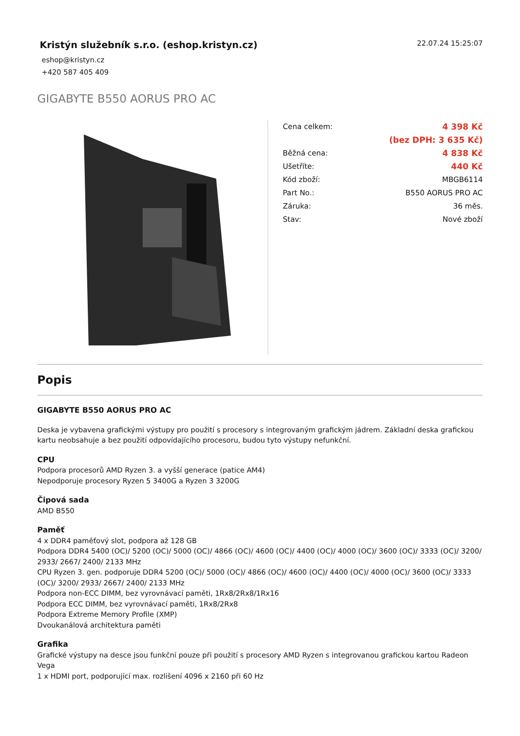Kristýn služebník s.r.o. (eshop.kristyn.cz)
eshop@kristyn.cz
+420 587 405 409
22.07.24 15:25:07
GIGABYTE B550 AORUS PRO AC
| Cena celkem: | 4 398 Kč |
| | (bez DPH: 3 635 Kč) |
| Běžná cena: | 4 838 Kč |
| Ušetříte: | 440 Kč |
| Kód zboží: | MBGB6114 |
| Part No.: | B550 AORUS PRO AC |
| Záruka: | 36 měs. |
| Stav: | Nové zboží |
Popis
GIGABYTE B550 AORUS PRO AC
Deska je vybavena grafickými výstupy pro použití s procesory s integrovaným grafickým jádrem. Základní deska grafickou kartu neobsahuje a bez použití odpovídajícího procesoru, budou tyto výstupy nefunkční.
CPU
Podpora procesorů AMD Ryzen 3. a vyšší generace (patice AM4)
Nepodporuje procesory Ryzen 5 3400G a Ryzen 3 3200G
Čipová sada
AMD B550
Paměť
4 x DDR4 paměťový slot, podpora až 128 GB
Podpora DDR4 5400 (OC)/ 5200 (OC)/ 5000 (OC)/ 4866 (OC)/ 4600 (OC)/ 4400 (OC)/ 4000 (OC)/ 3600 (OC)/ 3333 (OC)/ 3200/ 2933/ 2667/ 2400/ 2133 MHz
CPU Ryzen 3. gen. podporuje DDR4 5200 (OC)/ 5000 (OC)/ 4866 (OC)/ 4600 (OC)/ 4400 (OC)/ 4000 (OC)/ 3600 (OC)/ 3333 (OC)/ 3200/ 2933/ 2667/ 2400/ 2133 MHz
Podpora non-ECC DIMM, bez vyrovnávací paměti, 1Rx8/2Rx8/1Rx16
Podpora ECC DIMM, bez vyrovnávací paměti, 1Rx8/2Rx8
Podpora Extreme Memory Profile (XMP)
Dvoukanálová architektura paměti
Grafika
Grafické výstupy na desce jsou funkční pouze při použití s procesory AMD Ryzen s integrovanou grafickou kartou Radeon Vega
1 x HDMI port, podporující max. rozlišení 4096 x 2160 při 60 Hz